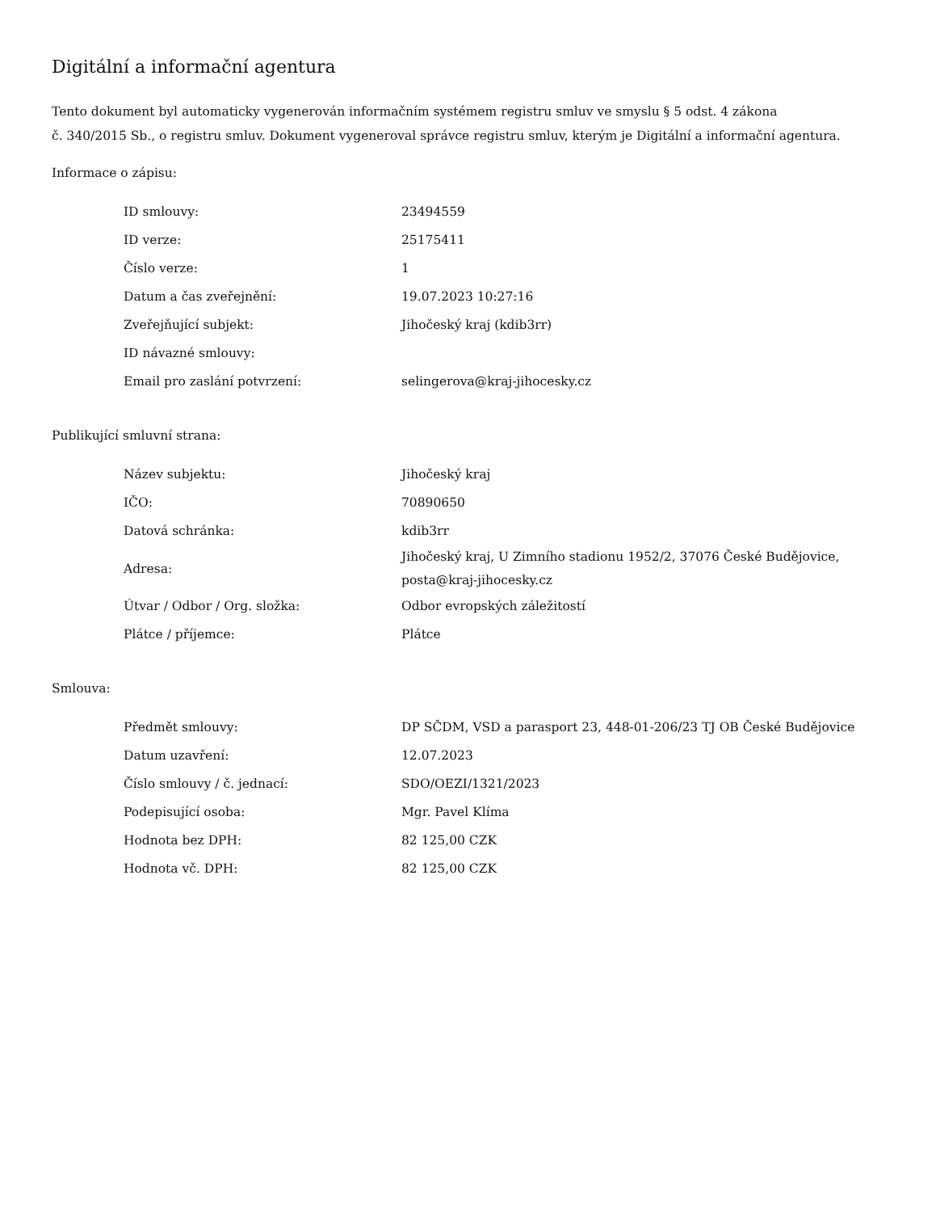Digitální a informační agentura
Tento dokument byl automaticky vygenerován informačním systémem registru smluv ve smyslu § 5 odst. 4 zákona
č. 340/2015 Sb., o registru smluv. Dokument vygeneroval správce registru smluv, kterým je Digitální a informační agentura.
Informace o zápisu:
| ID smlouvy: | 23494559 |
| ID verze: | 25175411 |
| Číslo verze: | 1 |
| Datum a čas zveřejnění: | 19.07.2023 10:27:16 |
| Zveřejňující subjekt: | Jihočeský kraj (kdib3rr) |
| ID návazné smlouvy: | |
| Email pro zaslání potvrzení: | selingerova@kraj-jihocesky.cz |
Publikující smluvní strana:
| Název subjektu: | Jihočeský kraj |
| IČO: | 70890650 |
| Datová schránka: | kdib3rr |
| Adresa: | Jihočeský kraj, U Zimního stadionu 1952/2, 37076 České Budějovice, posta@kraj-jihocesky.cz |
| Útvar / Odbor / Org. složka: | Odbor evropských záležitostí |
| Plátce / příjemce: | Plátce |
Smlouva:
| Předmět smlouvy: | DP SČDM, VSD a parasport 23, 448-01-206/23 TJ OB České Budějovice |
| Datum uzavření: | 12.07.2023 |
| Číslo smlouvy / č. jednací: | SDO/OEZI/1321/2023 |
| Podepisující osoba: | Mgr. Pavel Klíma |
| Hodnota bez DPH: | 82 125,00 CZK |
| Hodnota vč. DPH: | 82 125,00 CZK |